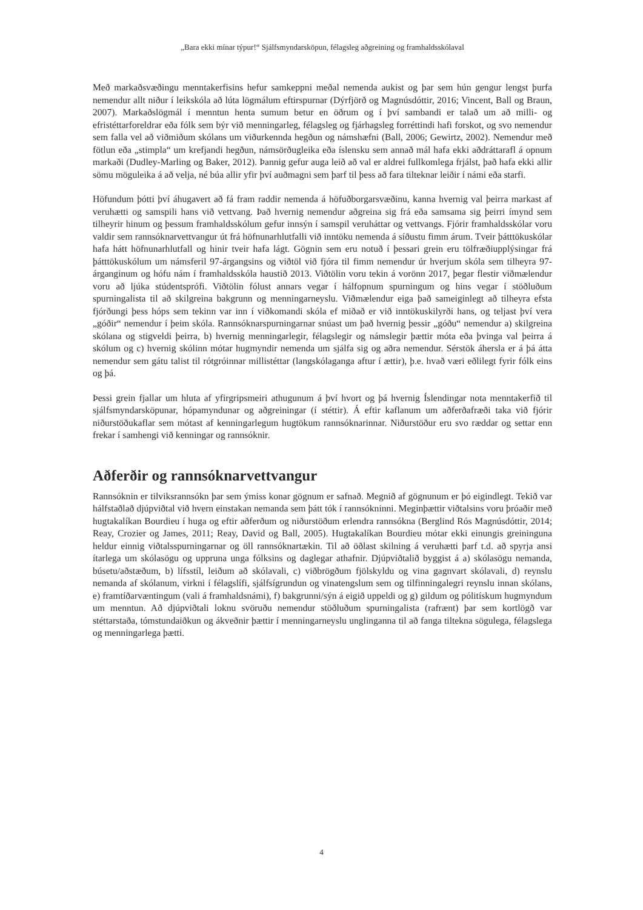„Bara ekki mínar týpur!“ Sjálfsmyndarsköpun, félagsleg aðgreining og framhaldsskólaval
Með markaðsvæðingu menntakerfisins hefur samkeppni meðal nemenda aukist og þar sem hún gengur lengst þurfa nemendur allt niður í leikskóla að lúta lögmálum eftirspurnar (Dýrfjörð og Magnúsdóttir, 2016; Vincent, Ball og Braun, 2007). Markaðslögmál í menntun henta sumum betur en öðrum og í því sambandi er talað um að milli- og efristéttarforeldrar eða fólk sem býr við menningarleg, félagsleg og fjárhagsleg forréttindi hafi forskot, og svo nemendur sem falla vel að viðmiðum skólans um viðurkennda hegðun og námshæfni (Ball, 2006; Gewirtz, 2002). Nemendur með fötlun eða „stimpla“ um krefjandi hegðun, námsörðugleika eða íslensku sem annað mál hafa ekki aðdráttarafl á opnum markaði (Dudley-Marling og Baker, 2012). Þannig gefur auga leið að val er aldrei fullkomlega frjálst, það hafa ekki allir sömu möguleika á að velja, né búa allir yfir því auðmagni sem þarf til þess að fara tilteknar leiðir í námi eða starfi.
Höfundum þótti því áhugavert að fá fram raddir nemenda á höfuðborgarsvæðinu, kanna hvernig val þeirra markast af veruhætti og samspili hans við vettvang. Það hvernig nemendur aðgreina sig frá eða samsama sig þeirri ímynd sem tilheyrir hinum og þessum framhaldsskólum gefur innsýn í samspil veruháttar og vettvangs. Fjórir framhaldsskólar voru valdir sem rannsóknarvettvangur út frá höfnunarhlutfalli við inntöku nemenda á síðustu fimm árum. Tveir þátttökuskólar hafa hátt höfnunarhlutfall og hinir tveir hafa lágt. Gögnin sem eru notuð í þessari grein eru tölfræðiupplýsingar frá þátttökuskólum um námsferil 97-árgangsins og viðtöl við fjóra til fimm nemendur úr hverjum skóla sem tilheyra 97-árganginum og hófu nám í framhaldsskóla haustið 2013. Viðtölin voru tekin á vorönn 2017, þegar flestir viðmælendur voru að ljúka stúdentsprófi. Viðtölin fólust annars vegar í hálfopnum spurningum og hins vegar í stöðluðum spurningalista til að skilgreina bakgrunn og menningarneyslu. Viðmælendur eiga það sameiginlegt að tilheyra efsta fjórðungi þess hóps sem tekinn var inn í viðkomandi skóla ef miðað er við inntökuskilyrði hans, og teljast því vera „góðir“ nemendur í þeim skóla. Rannsóknarspurningarnar snúast um það hvernig þessir „góðu“ nemendur a) skilgreina skólana og stigveldi þeirra, b) hvernig menningarlegir, félagslegir og námslegir þættir móta eða þvinga val þeirra á skólum og c) hvernig skólinn mótar hugmyndir nemenda um sjálfa sig og aðra nemendur. Sérstök áhersla er á þá átta nemendur sem gátu talist til rótgróinnar millistéttar (langskólaganga aftur í ættir), þ.e. hvað væri eðlilegt fyrir fólk eins og þá.
Þessi grein fjallar um hluta af yfirgripsmeiri athugunum á því hvort og þá hvernig Íslendingar nota menntakerfið til sjálfsmyndarsköpunar, hópamyndunar og aðgreiningar (í stéttir). Á eftir kaflanum um aðferðafræði taka við fjórir niðurstöðukaflar sem mótast af kenningarlegum hugtökum rannsóknarinnar. Niðurstöður eru svo ræddar og settar enn frekar í samhengi við kenningar og rannsóknir.
Aðferðir og rannsóknarvettvangur
Rannsóknin er tilviksrannsókn þar sem ýmiss konar gögnum er safnað. Megnið af gögnunum er þó eigindlegt. Tekið var hálfstaðlað djúpviðtal við hvern einstakan nemanda sem þátt tók í rannsókninni. Meginþættir viðtalsins voru þróaðir með hugtakalíkan Bourdieu í huga og eftir aðferðum og niðurstöðum erlendra rannsókna (Berglind Rós Magnúsdóttir, 2014; Reay, Crozier og James, 2011; Reay, David og Ball, 2005). Hugtakalíkan Bourdieu mótar ekki einungis greininguna heldur einnig viðtalsspurningarnar og öll rannsóknartækin. Til að öðlast skilning á veruhætti þarf t.d. að spyrja ansi ítarlega um skólasögu og uppruna unga fólksins og daglegar athafnir. Djúpviðtalið byggist á a) skólasögu nemanda, búsetu/aðstæðum, b) lífsstíl, leiðum að skólavali, c) viðbrögðum fjölskyldu og vina gagnvart skólavali, d) reynslu nemanda af skólanum, virkni í félagslífi, sjálfsígrundun og vinatengslum sem og tilfinningalegri reynslu innan skólans, e) framtíðarvæntingum (vali á framhaldsnámi), f) bakgrunni/sýn á eigið uppeldi og g) gildum og pólitískum hugmyndum um menntun. Að djúpviðtali loknu svöruðu nemendur stöðluðum spurningalista (rafrænt) þar sem kortlögð var stéttarstaða, tómstundaiðkun og ákveðnir þættir í menningarneyslu unglinganna til að fanga tiltekna sögulega, félagslega og menningarlega þætti.
4